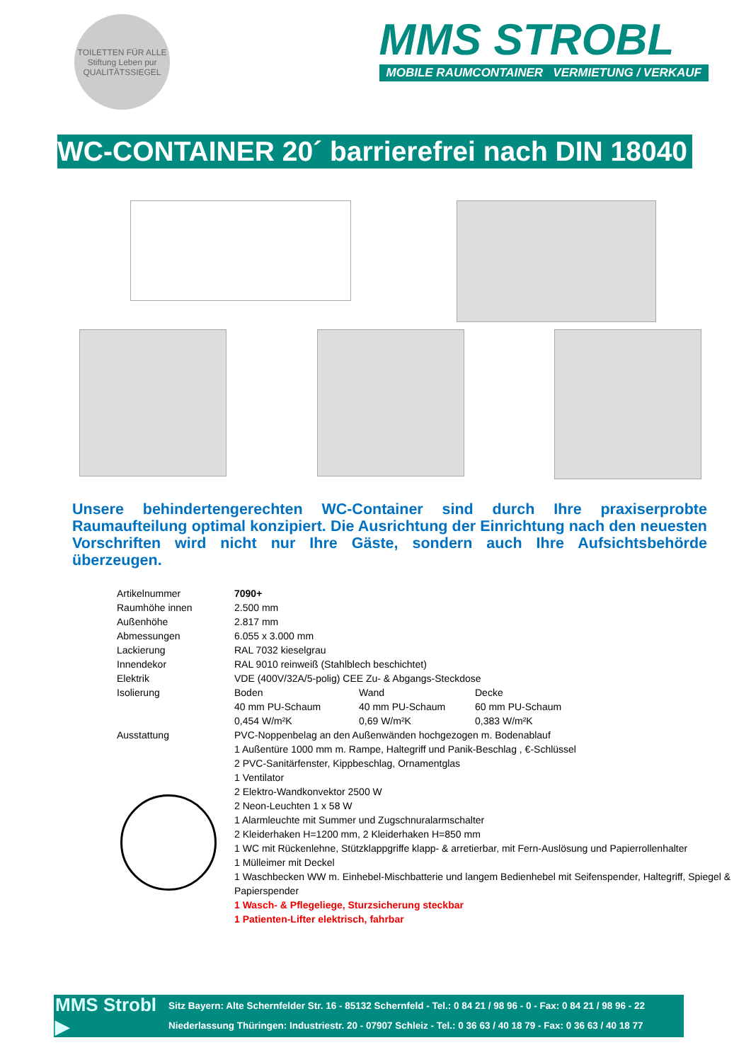TOILETTEN FÜR ALLE
Stiftung Leben pur
QUALITÄTSSIEGEL
MMS STROBL
MOBILE RAUMCONTAINER VERMIETUNG / VERKAUF
WC-CONTAINER 20´ barrierefrei nach DIN 18040
Unsere behindertengerechten WC-Container sind durch Ihre praxiserprobte Raumaufteilung optimal konzipiert. Die Ausrichtung der Einrichtung nach den neuesten Vorschriften wird nicht nur Ihre Gäste, sondern auch Ihre Aufsichtsbehörde überzeugen.
| Artikelnummer | 7090+ | | |
| Raumhöhe innen | 2.500 mm | | |
| Außenhöhe | 2.817 mm | | |
| Abmessungen | 6.055 x 3.000 mm | | |
| Lackierung | RAL 7032 kieselgrau | | |
| Innendekor | RAL 9010 reinweiß (Stahlblech beschichtet) | | |
| Elektrik | VDE (400V/32A/5-polig) CEE Zu- & Abgangs-Steckdose | | |
| Isolierung | Boden | Wand | Decke |
| | 40 mm PU-Schaum 0,454 W/m²K | 40 mm PU-Schaum 0,69 W/m²K | 60 mm PU-Schaum 0,383 W/m²K |
| Ausstattung | PVC-Noppenbelag an den Außenwänden hochgezogen m. Bodenablauf 1 Außentüre 1000 mm m. Rampe, Haltegriff und Panik-Beschlag , €-Schlüssel 2 PVC-Sanitärfenster, Kippbeschlag, Ornamentglas 1 Ventilator 2 Elektro-Wandkonvektor 2500 W 2 Neon-Leuchten 1 x 58 W 1 Alarmleuchte mit Summer und Zugschnuralarmschalter 2 Kleiderhaken H=1200 mm, 2 Kleiderhaken H=850 mm 1 WC mit Rückenlehne, Stützklappgriffe klapp- & arretierbar, mit Fern-Auslösung und Papierrollenhalter 1 Mülleimer mit Deckel 1 Waschbecken WW m. Einhebel-Mischbatterie und langem Bedienhebel mit Seifenspender, Haltegriff, Spiegel & Papierspender 1 Wasch- & Pflegeliege, Sturzsicherung steckbar 1 Patienten-Lifter elektrisch, fahrbar | | |
MMS Strobl ▶
Sitz Bayern: Alte Schernfelder Str. 16 - 85132 Schernfeld - Tel.: 0 84 21 / 98 96 - 0 - Fax: 0 84 21 / 98 96 - 22
Niederlassung Thüringen: Industriestr. 20 - 07907 Schleiz - Tel.: 0 36 63 / 40 18 79 - Fax: 0 36 63 / 40 18 77